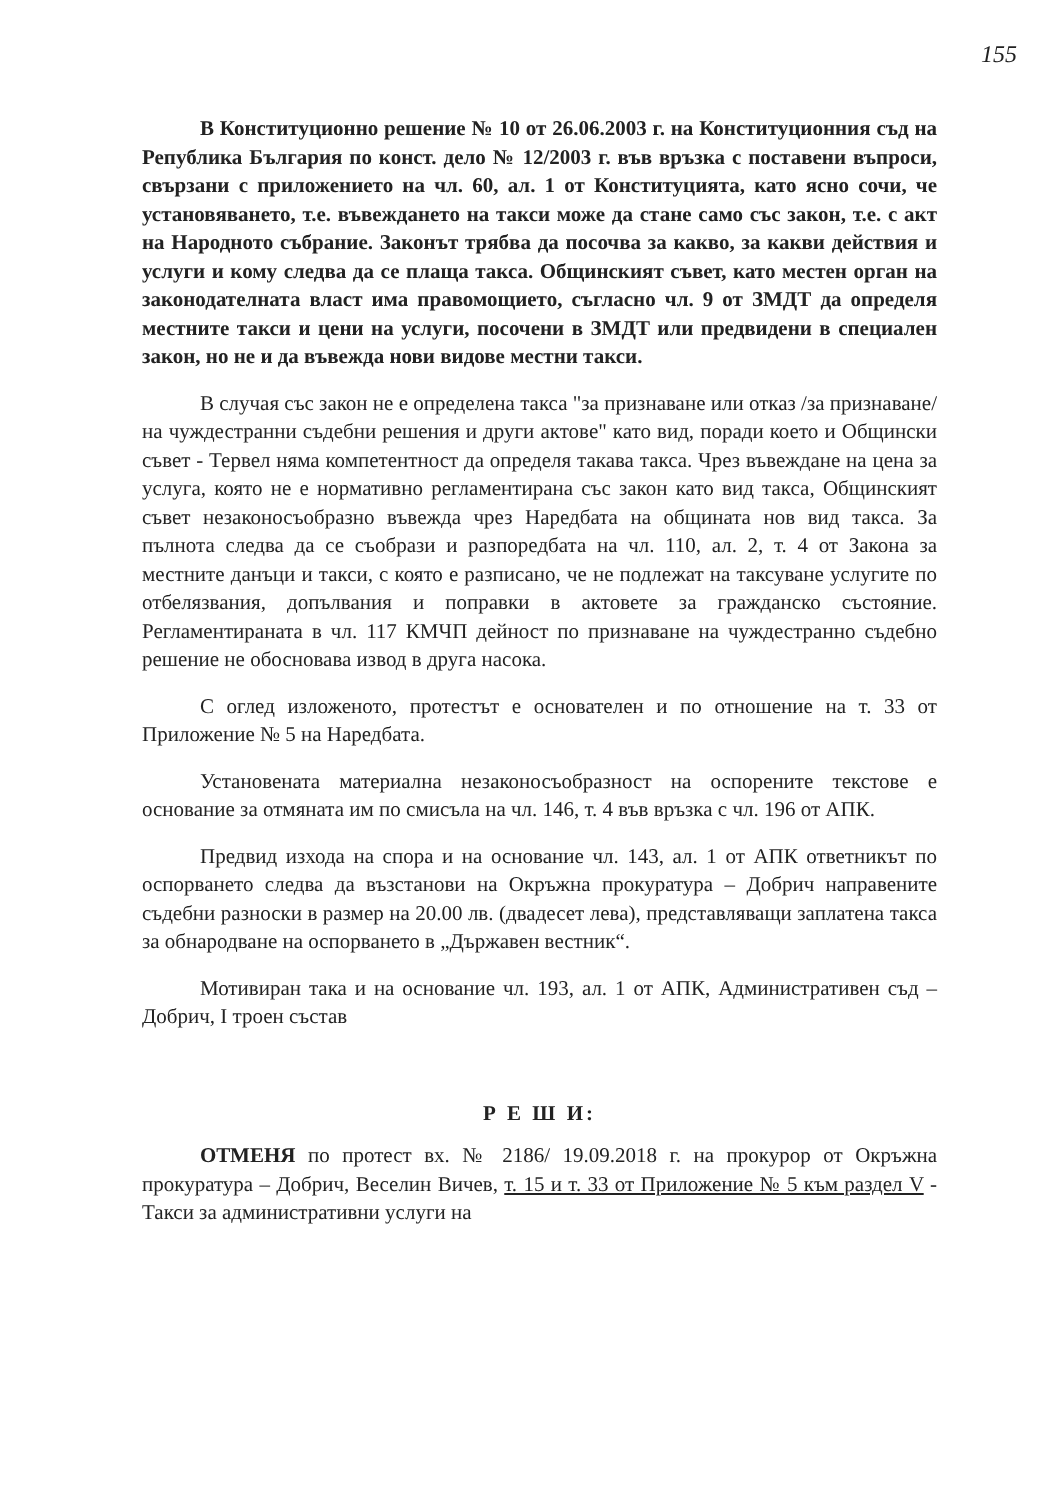155
В Конституционно решение № 10 от 26.06.2003 г. на Конституционния съд на Република България по конст. дело № 12/2003 г. във връзка с поставени въпроси, свързани с приложението на чл. 60, ал. 1 от Конституцията, като ясно сочи, че установяването, т.е. въвеждането на такси може да стане само със закон, т.е. с акт на Народното събрание. Законът трябва да посочва за какво, за какви действия и услуги и кому следва да се плаща такса. Общинският съвет, като местен орган на законодателната власт има правомощието, съгласно чл. 9 от ЗМДТ да определя местните такси и цени на услуги, посочени в ЗМДТ или предвидени в специален закон, но не и да въвежда нови видове местни такси.
В случая със закон не е определена такса "за признаване или отказ /за признаване/ на чуждестранни съдебни решения и други актове" като вид, поради което и Общински съвет - Тервел няма компетентност да определя такава такса. Чрез въвеждане на цена за услуга, която не е нормативно регламентирана със закон като вид такса, Общинският съвет незаконосъобразно въвежда чрез Наредбата на общината нов вид такса. За пълнота следва да се съобрази и разпоредбата на чл. 110, ал. 2, т. 4 от Закона за местните данъци и такси, с която е разписано, че не подлежат на таксуване услугите по отбелязвания, допълвания и поправки в актовете за гражданско състояние. Регламентираната в чл. 117 КМЧП дейност по признаване на чуждестранно съдебно решение не обосновава извод в друга насока.
С оглед изложеното, протестът е основателен и по отношение на т. 33 от Приложение № 5 на Наредбата.
Установената материална незаконосъобразност на оспорените текстове е основание за отмяната им по смисъла на чл. 146, т. 4 във връзка с чл. 196 от АПК.
Предвид изхода на спора и на основание чл. 143, ал. 1 от АПК ответникът по оспорването следва да възстанови на Окръжна прокуратура – Добрич направените съдебни разноски в размер на 20.00 лв. (двадесет лева), представляващи заплатена такса за обнародване на оспорването в „Държавен вестник“.
Мотивиран така и на основание чл. 193, ал. 1 от АПК, Административен съд – Добрич, I троен състав
Р Е Ш И:
ОТМЕНЯ по протест вх. № 2186/ 19.09.2018 г. на прокурор от Окръжна прокуратура – Добрич, Веселин Вичев, т. 15 и т. 33 от Приложение № 5 към раздел V - Такси за административни услуги на